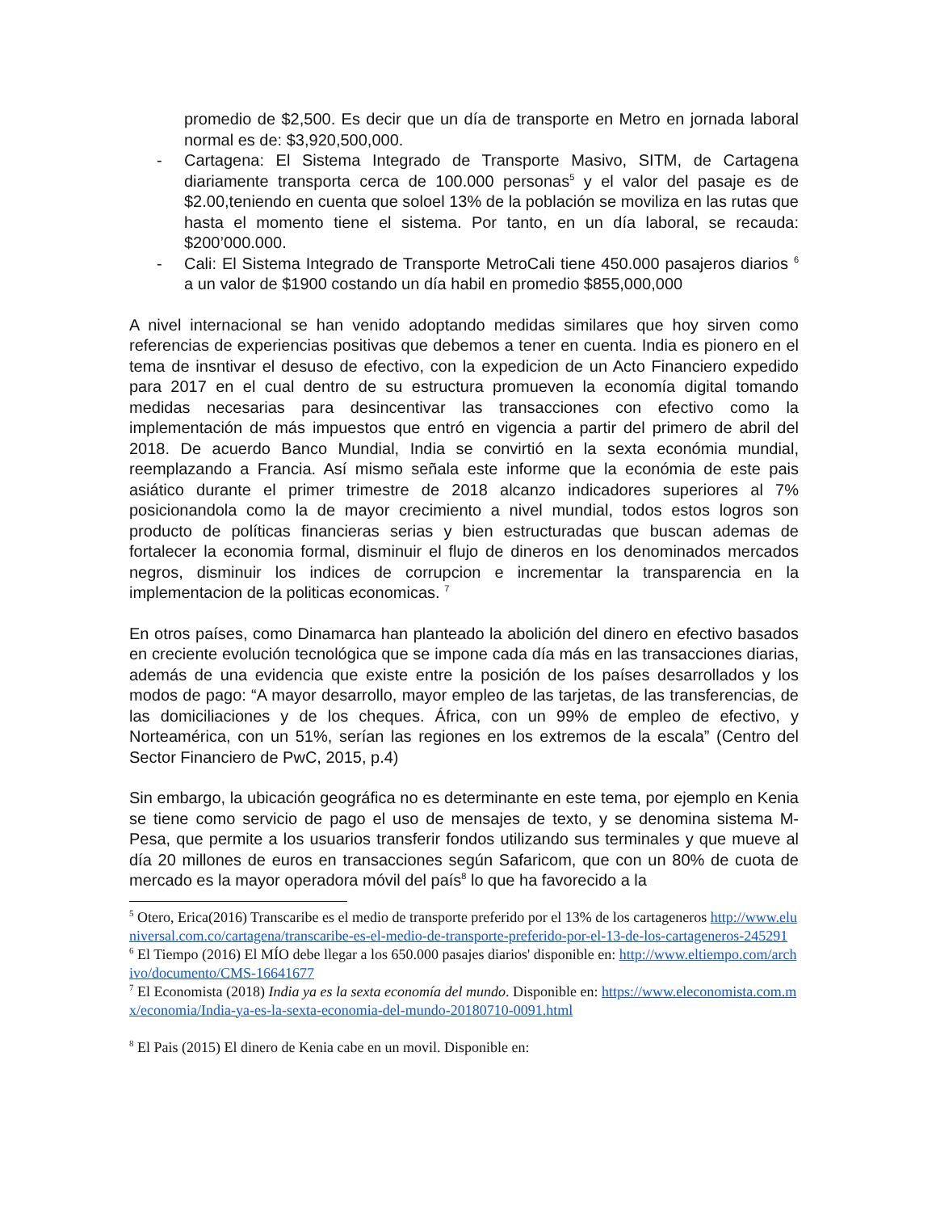promedio de $2,500. Es decir que un día de transporte en Metro en jornada laboral normal es de: $3,920,500,000.
- Cartagena: El Sistema Integrado de Transporte Masivo, SITM, de Cartagena diariamente transporta cerca de 100.000 personas<sup>5</sup> y el valor del pasaje es de $2.00,teniendo en cuenta que soloel 13% de la población se moviliza en las rutas que hasta el momento tiene el sistema. Por tanto, en un día laboral, se recauda: $200’000.000.
- Cali: El Sistema Integrado de Transporte MetroCali tiene 450.000 pasajeros diarios <sup>6</sup> a un valor de $1900 costando un día habil en promedio $855,000,000
A nivel internacional se han venido adoptando medidas similares que hoy sirven como referencias de experiencias positivas que debemos a tener en cuenta. India es pionero en el tema de insntivar el desuso de efectivo, con la expedicion de un Acto Financiero expedido para 2017 en el cual dentro de su estructura promueven la economía digital tomando medidas necesarias para desincentivar las transacciones con efectivo como la implementación de más impuestos que entró en vigencia a partir del primero de abril del 2018. De acuerdo Banco Mundial, India se convirtió en la sexta económia mundial, reemplazando a Francia. Así mismo señala este informe que la económia de este pais asiático durante el primer trimestre de 2018 alcanzo indicadores superiores al 7% posicionandola como la de mayor crecimiento a nivel mundial, todos estos logros son producto de políticas financieras serias y bien estructuradas que buscan ademas de fortalecer la economia formal, disminuir el flujo de dineros en los denominados mercados negros, disminuir los indices de corrupcion e incrementar la transparencia en la implementacion de la politicas economicas. <sup>7</sup>
En otros países, como Dinamarca han planteado la abolición del dinero en efectivo basados en creciente evolución tecnológica que se impone cada día más en las transacciones diarias, además de una evidencia que existe entre la posición de los países desarrollados y los modos de pago: “A mayor desarrollo, mayor empleo de las tarjetas, de las transferencias, de las domiciliaciones y de los cheques. África, con un 99% de empleo de efectivo, y Norteamérica, con un 51%, serían las regiones en los extremos de la escala” (Centro del Sector Financiero de PwC, 2015, p.4)
Sin embargo, la ubicación geográfica no es determinante en este tema, por ejemplo en Kenia se tiene como servicio de pago el uso de mensajes de texto, y se denomina sistema M- Pesa, que permite a los usuarios transferir fondos utilizando sus terminales y que mueve al día 20 millones de euros en transacciones según Safaricom, que con un 80% de cuota de mercado es la mayor operadora móvil del país<sup>8</sup> lo que ha favorecido a la
<sup>5</sup> Otero, Erica(2016) Transcaribe es el medio de transporte preferido por el 13% de los cartageneros http://www.eluniversal.com.co/cartagena/transcaribe-es-el-medio-de-transporte-preferido-por-el-13-de-los-cartageneros-245291
<sup>6</sup> El Tiempo (2016) El MÍO debe llegar a los 650.000 pasajes diarios' disponible en: http://www.eltiempo.com/archivo/documento/CMS-16641677
<sup>7</sup> El Economista (2018) India ya es la sexta economía del mundo. Disponible en: https://www.eleconomista.com.mx/economia/India-ya-es-la-sexta-economia-del-mundo-20180710-0091.html
<sup>8</sup> El Pais (2015) El dinero de Kenia cabe en un movil. Disponible en: